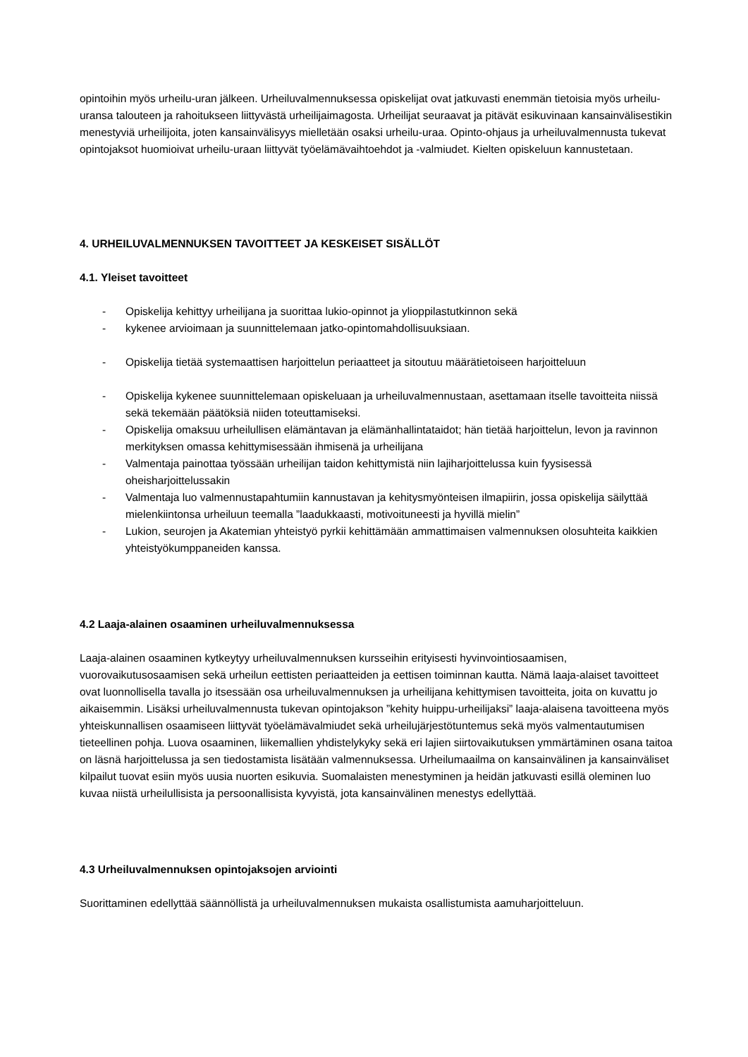opintoihin myös urheilu-uran jälkeen. Urheiluvalmennuksessa opiskelijat ovat jatkuvasti enemmän tietoisia myös urheilu-uransa talouteen ja rahoitukseen liittyvästä urheilijaimagosta. Urheilijat seuraavat ja pitävät esikuvinaan kansainvälisestikin menestyviä urheilijoita, joten kansainvälisyys mielletään osaksi urheilu-uraa. Opinto-ohjaus ja urheiluvalmennusta tukevat opintojaksot huomioivat urheilu-uraan liittyvät työelämävaihtoehdot ja -valmiudet. Kielten opiskeluun kannustetaan.
4. URHEILUVALMENNUKSEN TAVOITTEET JA KESKEISET SISÄLLÖT
4.1. Yleiset tavoitteet
- Opiskelija kehittyy urheilijana ja suorittaa lukio-opinnot ja ylioppilastutkinnon sekä
- kykenee arvioimaan ja suunnittelemaan jatko-opintomahdollisuuksiaan.
- Opiskelija tietää systemaattisen harjoittelun periaatteet ja sitoutuu määrätietoiseen harjoitteluun
- Opiskelija kykenee suunnittelemaan opiskeluaan ja urheiluvalmennustaan, asettamaan itselle tavoitteita niissä sekä tekemään päätöksiä niiden toteuttamiseksi.
- Opiskelija omaksuu urheilullisen elämäntavan ja elämänhallintataidot; hän tietää harjoittelun, levon ja ravinnon merkityksen omassa kehittymisessään ihmisenä ja urheilijana
- Valmentaja painottaa työssään urheilijan taidon kehittymistä niin lajiharjoittelussa kuin fyysisessä oheisharjoittelussakin
- Valmentaja luo valmennustapahtumiin kannustavan ja kehitysmyönteisen ilmapiirin, jossa opiskelija säilyttää mielenkiintonsa urheiluun teemalla ”laadukkaasti, motivoituneesti ja hyvillä mielin”
- Lukion, seurojen ja Akatemian yhteistyö pyrkii kehittämään ammattimaisen valmennuksen olosuhteita kaikkien yhteistyökumppaneiden kanssa.
4.2 Laaja-alainen osaaminen urheiluvalmennuksessa
Laaja-alainen osaaminen kytkeytyy urheiluvalmennuksen kursseihin erityisesti hyvinvointiosaamisen, vuorovaikutusosaamisen sekä urheilun eettisten periaatteiden ja eettisen toiminnan kautta. Nämä laaja-alaiset tavoitteet ovat luonnollisella tavalla jo itsessään osa urheiluvalmennuksen ja urheilijana kehittymisen tavoitteita, joita on kuvattu jo aikaisemmin. Lisäksi urheiluvalmennusta tukevan opintojakson ”kehity huippu-urheilijaksi” laaja-alaisena tavoitteena myös yhteiskunnallisen osaamiseen liittyvät työelämävalmiudet sekä urheilujärjestötuntemus sekä myös valmentautumisen tieteellinen pohja. Luova osaaminen, liikemallien yhdistelykyky sekä eri lajien siirtovaikutuksen ymmärtäminen osana taitoa on läsnä harjoittelussa ja sen tiedostamista lisätään valmennuksessa. Urheilumaailma on kansainvälinen ja kansainväliset kilpailut tuovat esiin myös uusia nuorten esikuvia. Suomalaisten menestyminen ja heidän jatkuvasti esillä oleminen luo kuvaa niistä urheilullisista ja persoonallisista kyvyistä, jota kansainvälinen menestys edellyttää.
4.3 Urheiluvalmennuksen opintojaksojen arviointi
Suorittaminen edellyttää säännöllistä ja urheiluvalmennuksen mukaista osallistumista aamuharjoitteluun.